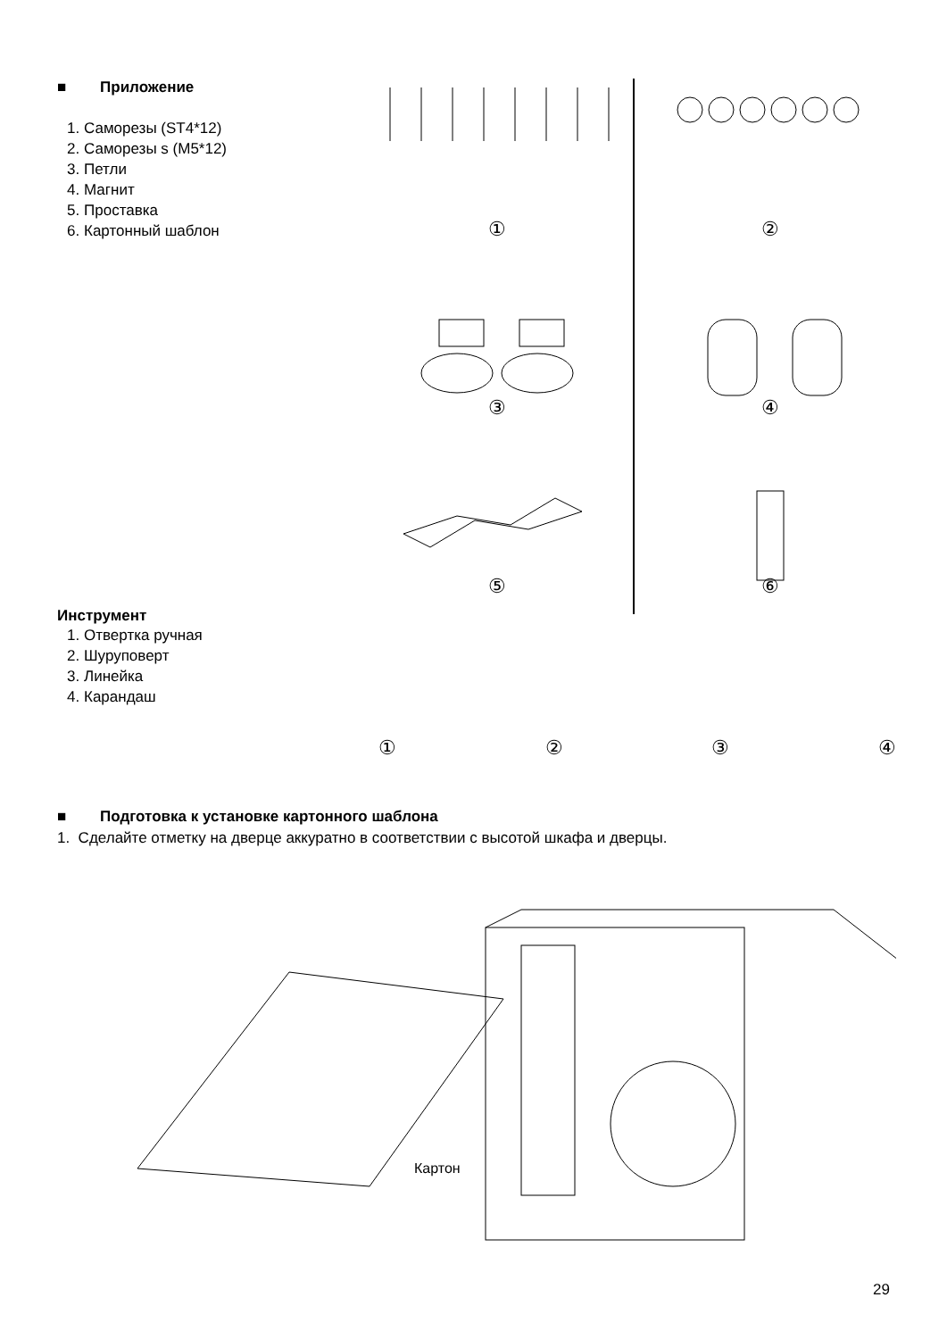■ Приложение
1. Саморезы (ST4*12)
2. Саморезы s (M5*12)
3. Петли
4. Магнит
5. Проставка
6. Картонный шаблон
①
②
③
④
⑤
⑥
Инструмент
1. Отвертка ручная
2. Шуруповерт
3. Линейка
4. Карандаш
①②③④
■ Подготовка к установке картонного шаблона
1. Сделайте отметку на дверце аккуратно в соответствии с высотой шкафа и дверцы.
Картон
29